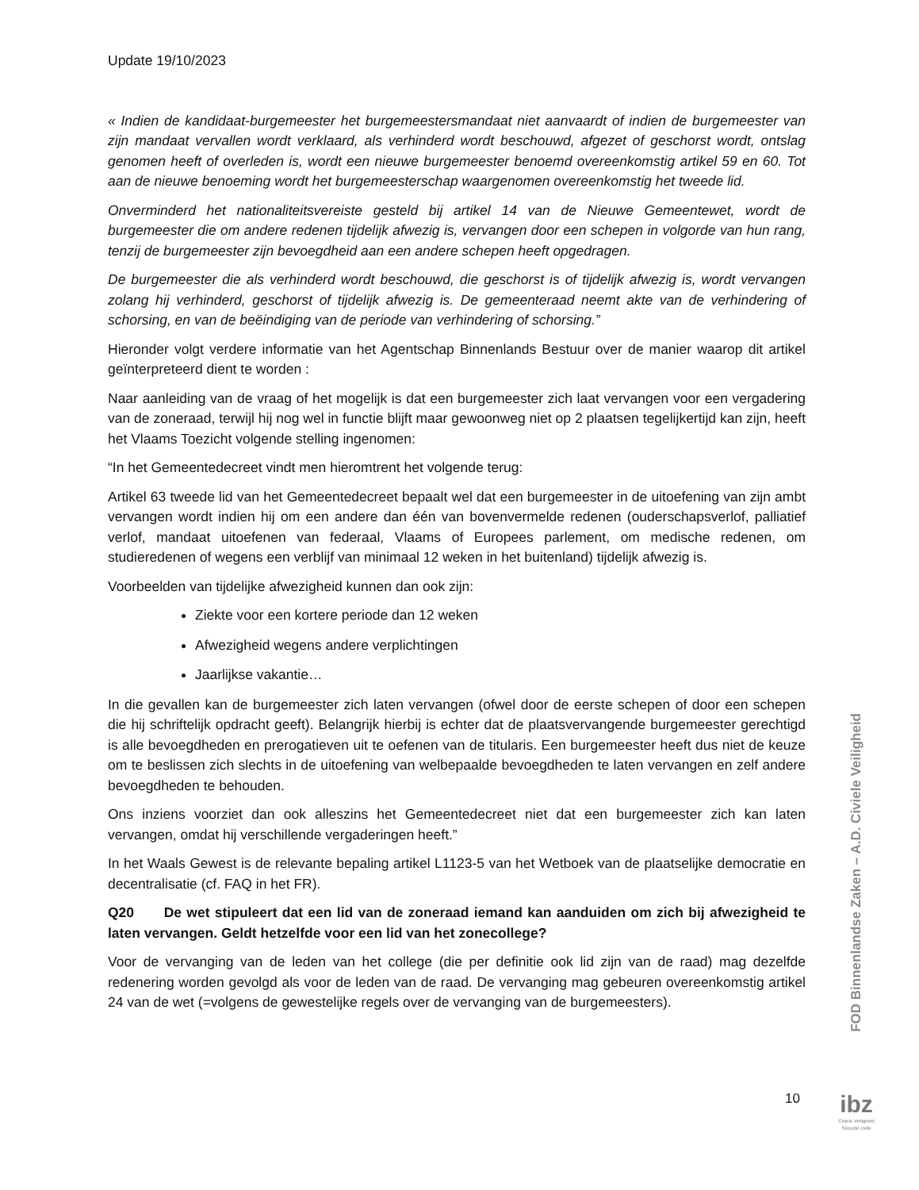Update 19/10/2023
« Indien de kandidaat-burgemeester het burgemeestersmandaat niet aanvaardt of indien de burgemeester van zijn mandaat vervallen wordt verklaard, als verhinderd wordt beschouwd, afgezet of geschorst wordt, ontslag genomen heeft of overleden is, wordt een nieuwe burgemeester benoemd overeenkomstig artikel 59 en 60. Tot aan de nieuwe benoeming wordt het burgemeesterschap waargenomen overeenkomstig het tweede lid.
Onverminderd het nationaliteitsvereiste gesteld bij artikel 14 van de Nieuwe Gemeentewet, wordt de burgemeester die om andere redenen tijdelijk afwezig is, vervangen door een schepen in volgorde van hun rang, tenzij de burgemeester zijn bevoegdheid aan een andere schepen heeft opgedragen.
De burgemeester die als verhinderd wordt beschouwd, die geschorst is of tijdelijk afwezig is, wordt vervangen zolang hij verhinderd, geschorst of tijdelijk afwezig is. De gemeenteraad neemt akte van de verhindering of schorsing, en van de beëindiging van de periode van verhindering of schorsing.”
Hieronder volgt verdere informatie van het Agentschap Binnenlands Bestuur over de manier waarop dit artikel geïnterpreteerd dient te worden :
Naar aanleiding van de vraag of het mogelijk is dat een burgemeester zich laat vervangen voor een vergadering van de zoneraad, terwijl hij nog wel in functie blijft maar gewoonweg niet op 2 plaatsen tegelijkertijd kan zijn, heeft het Vlaams Toezicht volgende stelling ingenomen:
“In het Gemeentedecreet vindt men hieromtrent het volgende terug:
Artikel 63 tweede lid van het Gemeentedecreet bepaalt wel dat een burgemeester in de uitoefening van zijn ambt vervangen wordt indien hij om een andere dan één van bovenvermelde redenen (ouderschapsverlof, palliatief verlof, mandaat uitoefenen van federaal, Vlaams of Europees parlement, om medische redenen, om studieredenen of wegens een verblijf van minimaal 12 weken in het buitenland) tijdelijk afwezig is.
Voorbeelden van tijdelijke afwezigheid kunnen dan ook zijn:
Ziekte voor een kortere periode dan 12 weken
Afwezigheid wegens andere verplichtingen
Jaarlijkse vakantie…
In die gevallen kan de burgemeester zich laten vervangen (ofwel door de eerste schepen of door een schepen die hij schriftelijk opdracht geeft). Belangrijk hierbij is echter dat de plaatsvervangende burgemeester gerechtigd is alle bevoegdheden en prerogatieven uit te oefenen van de titularis. Een burgemeester heeft dus niet de keuze om te beslissen zich slechts in de uitoefening van welbepaalde bevoegdheden te laten vervangen en zelf andere bevoegdheden te behouden.
Ons inziens voorziet dan ook alleszins het Gemeentedecreet niet dat een burgemeester zich kan laten vervangen, omdat hij verschillende vergaderingen heeft.”
In het Waals Gewest is de relevante bepaling artikel L1123-5 van het Wetboek van de plaatselijke democratie en decentralisatie (cf. FAQ in het FR).
Q20 De wet stipuleert dat een lid van de zoneraad iemand kan aanduiden om zich bij afwezigheid te laten vervangen. Geldt hetzelfde voor een lid van het zonecollege?
Voor de vervanging van de leden van het college (die per definitie ook lid zijn van de raad) mag dezelfde redenering worden gevolgd als voor de leden van de raad. De vervanging mag gebeuren overeenkomstig artikel 24 van de wet (=volgens de gewestelijke regels over de vervanging van de burgemeesters).
FOD Binnenlandse Zaken – A.D. Civiele Veiligheid
10
ibz
Civiele Veiligheid
Sécurité civile